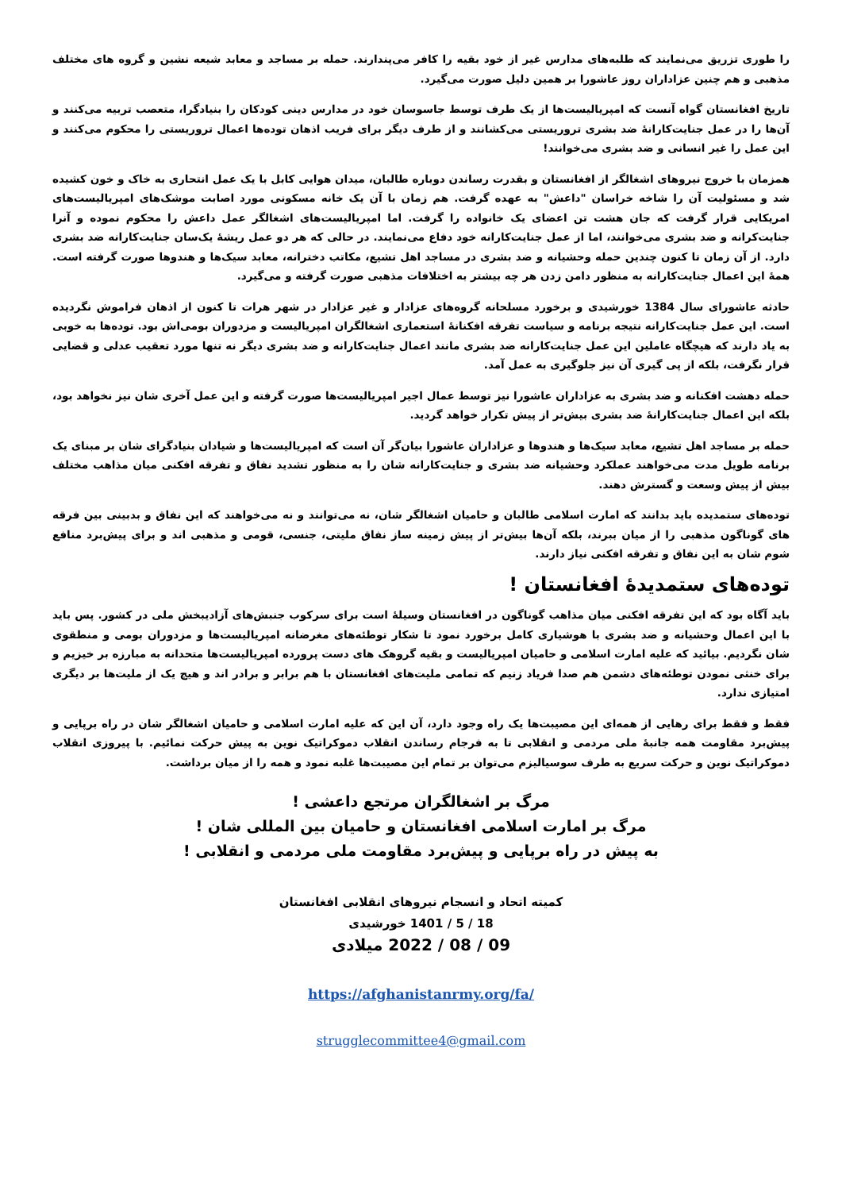را طوری تزریق می‌نمایند که طلبه‌های مدارس غیر از خود بقیه را کافر می‌پندارند. حمله بر مساجد و معابد شیعه نشین و گروه های مختلف مذهبی و هم چنین عزاداران روز عاشورا بر همین دلیل صورت می‌گیرد.
تاریخ افغانستان گواه آنست که امپریالیست‌ها از یک طرف توسط جاسوسان خود در مدارس دینی کودکان را بنیادگرا، متعصب تربیه می‌کنند و آن‌ها را در عمل جنایت‌کارانهٔ ضد بشری تروریستی می‌کشانند و از طرف دیگر برای فریب اذهان توده‌ها اعمال تروریستی را محکوم می‌کنند و این عمل را غیر انسانی و ضد بشری می‌خوانند!
همزمان با خروج نیروهای اشغالگر از افغانستان و بقدرت رساندن دوباره طالبان، میدان هوایی کابل با یک عمل انتحاری به خاک و خون کشیده شد و مسئولیت آن را شاخه خراسان "داعش" به عهده گرفت. هم زمان با آن یک خانه مسکونی مورد اصابت موشک‌های امپریالیست‌های امریکایی قرار گرفت که جان هشت تن اعضای یک خانواده را گرفت. اما امپریالیست‌های اشغالگر عمل داعش را محکوم نموده و آنرا جنایت‌کرانه و ضد بشری می‌خوانند، اما از عمل جنایت‌کارانه خود دفاع می‌نمایند. در حالی که هر دو عمل ریشهٔ یک‌سان جنایت‌کارانه ضد بشری دارد. از آن زمان تا کنون چندین حمله وحشیانه و ضد بشری در مساجد اهل تشیع، مکاتب دخترانه، معابد سیک‌ها و هندوها صورت گرفته است. همهٔ این اعمال جنایت‌کارانه به منظور دامن زدن هر چه بیشتر به اختلافات مذهبی صورت گرفته و می‌گیرد.
حادثه عاشورای سال 1384 خورشیدی و برخورد مسلحانه گروه‌های عزادار و غیر عزادار در شهر هرات تا کنون از اذهان فراموش نگردیده است. این عمل جنایت‌کارانه نتیجه برنامه و سیاست تفرقه افکنانهٔ استعماری اشغالگران امپریالیست و مزدوران بومی‌اش بود. توده‌ها به خوبی به یاد دارند که هیچگاه عاملین این عمل جنایت‌کارانه ضد بشری مانند اعمال جنایت‌کارانه و ضد بشری دیگر نه تنها مورد تعقیب عدلی و قضایی قرار نگرفت، بلکه از پی گیری آن نیز جلوگیری به عمل آمد.
حمله دهشت افکنانه و ضد بشری به عزاداران عاشورا نیز توسط عمال اجیر امپریالیست‌ها صورت گرفته و این عمل آخری شان نیز نخواهد بود، بلکه این اعمال جنایت‌کارانهٔ ضد بشری بیش‌تر از پیش تکرار خواهد گردید.
حمله بر مساجد اهل تشیع، معابد سیک‌ها و هندوها و عزاداران عاشورا بیان‌گر آن است که امپریالیست‌ها و شیادان بنیادگرای شان بر مبنای یک برنامه طویل مدت می‌خواهند عملکرد وحشیانه ضد بشری و جنایت‌کارانه شان را به منظور تشدید نفاق و تفرقه افکنی میان مذاهب مختلف بیش از پیش وسعت و گسترش دهند.
توده‌های ستمدیده باید بدانند که امارت اسلامی طالبان و حامیان اشغالگر شان، نه می‌توانند و نه می‌خواهند که این نفاق و بدبینی بین فرقه های گوناگون مذهبی را از میان ببرند، بلکه آن‌ها بیش‌تر از پیش زمینه ساز نفاق ملیتی، جنسی، قومی و مذهبی اند و برای پیش‌برد منافع شوم شان به این نفاق و تفرقه افکنی نیاز دارند.
توده‌های ستمدیدهٔ افغانستان !
باید آگاه بود که این تفرقه افکنی میان مذاهب گوناگون در افغانستان وسیلهٔ است برای سرکوب جنبش‌های آزادیبخش ملی در کشور. پس باید با این اعمال وحشیانه و ضد بشری با هوشیاری کامل برخورد نمود تا شکار توطئه‌های مغرضانه امپریالیست‌ها و مزدوران بومی و منطقوی شان نگردیم. بیائید که علیه امارت اسلامی و حامیان امپریالیست و بقیه گروهک های دست پرورده امپریالیست‌ها متحدانه به مبارزه بر خیزیم و برای خنثی نمودن توطئه‌های دشمن هم صدا فریاد زنیم که تمامی ملیت‌های افغانستان با هم برابر و برادر اند و هیچ یک از ملیت‌ها بر دیگری امتیازی ندارد.
فقط و فقط برای رهایی از همه‌ای این مصیبت‌ها یک راه وجود دارد، آن این که علیه امارت اسلامی و حامیان اشغالگر شان در راه برپایی و پیش‌برد مقاومت همه جانبهٔ ملی مردمی و انقلابی تا به فرجام رساندن انقلاب دموکراتیک نوین به پیش حرکت نمائیم. با پیروزی انقلاب دموکراتیک نوین و حرکت سریع به طرف سوسیالیزم می‌توان بر تمام این مصیبت‌ها غلبه نمود و همه را از میان برداشت.
مرگ بر اشغالگران مرتجع داعشی !
مرگ بر امارت اسلامی افغانستان و حامیان بین المللی شان !
به پیش در راه برپایی و پیش‌برد مقاومت ملی مردمی و انقلابی !
کمیته اتحاد و انسجام نیروهای انقلابی افغانستان
18 / 5 / 1401 خورشیدی
09 / 08 / 2022 میلادی
https://afghanistanrmy.org/fa/
strugglecommittee4@gmail.com